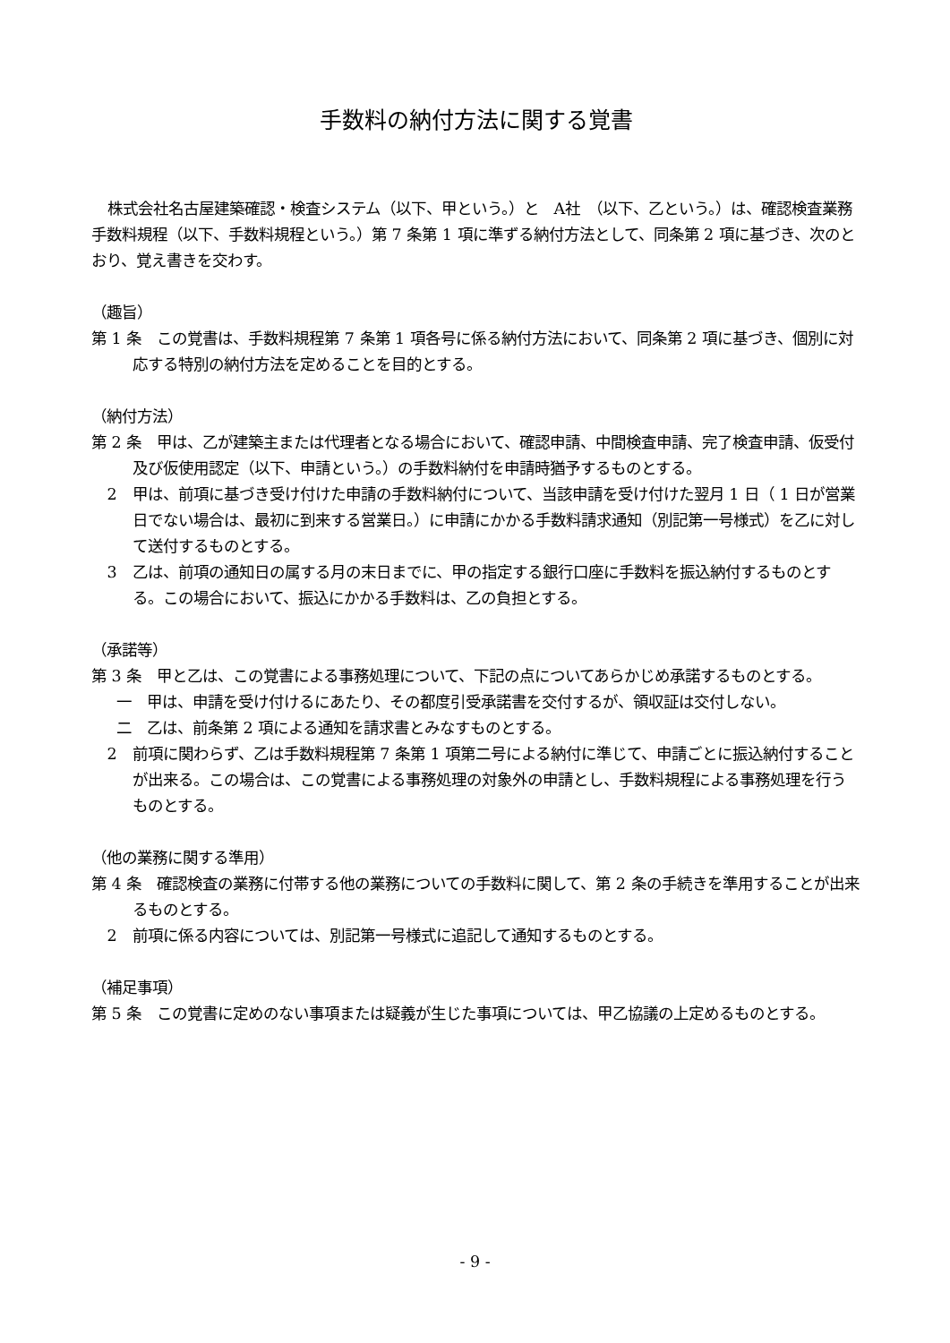手数料の納付方法に関する覚書
株式会社名古屋建築確認・検査システム（以下、甲という。）と　A社　（以下、乙という。）は、確認検査業務手数料規程（以下、手数料規程という。）第 7 条第 1 項に準ずる納付方法として、同条第 2 項に基づき、次のとおり、覚え書きを交わす。
（趣旨）
第 1 条　この覚書は、手数料規程第 7 条第 1 項各号に係る納付方法において、同条第 2 項に基づき、個別に対応する特別の納付方法を定めることを目的とする。
（納付方法）
第 2 条　甲は、乙が建築主または代理者となる場合において、確認申請、中間検査申請、完了検査申請、仮受付及び仮使用認定（以下、申請という。）の手数料納付を申請時猶予するものとする。
2　甲は、前項に基づき受け付けた申請の手数料納付について、当該申請を受け付けた翌月 1 日（ 1 日が営業日でない場合は、最初に到来する営業日。）に申請にかかる手数料請求通知（別記第一号様式）を乙に対して送付するものとする。
3　乙は、前項の通知日の属する月の末日までに、甲の指定する銀行口座に手数料を振込納付するものとする。この場合において、振込にかかる手数料は、乙の負担とする。
（承諾等）
第 3 条　甲と乙は、この覚書による事務処理について、下記の点についてあらかじめ承諾するものとする。
一　甲は、申請を受け付けるにあたり、その都度引受承諾書を交付するが、領収証は交付しない。
二　乙は、前条第 2 項による通知を請求書とみなすものとする。
2　前項に関わらず、乙は手数料規程第 7 条第 1 項第二号による納付に準じて、申請ごとに振込納付することが出来る。この場合は、この覚書による事務処理の対象外の申請とし、手数料規程による事務処理を行うものとする。
（他の業務に関する準用）
第 4 条　確認検査の業務に付帯する他の業務についての手数料に関して、第 2 条の手続きを準用することが出来るものとする。
2　前項に係る内容については、別記第一号様式に追記して通知するものとする。
（補足事項）
第 5 条　この覚書に定めのない事項または疑義が生じた事項については、甲乙協議の上定めるものとする。
- 9 -